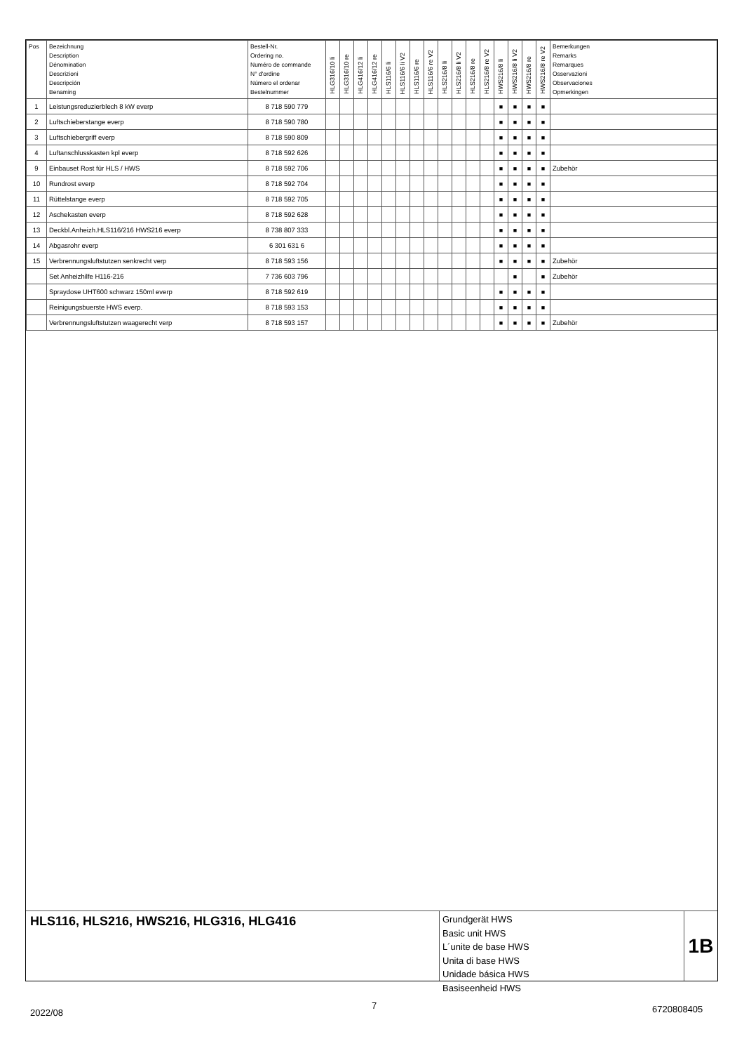| Pos | Bezeichnung Description Dénomination Descrizioni Descripción Benaming | Bestell-Nr. Ordering no. Numéro de commande N° d'ordine Número el ordenar Bestelnummer | HLG316/10 li | HLG316/10 re | HLG416/12 li | HLG416/12 re | HLS116/6 li | HLS116/6 li V2 | HLS116/6 re | HLS116/6 re V2 | HLS216/8 li | HLS216/8 li V2 | HLS216/8 re | HLS216/8 re V2 | HWS216/8 li | HWS216/8 li V2 | HWS216/8 re | HWS216/8 re V2 | Bemerkungen Remarks Remarques Osservazioni Observaciones Opmerkingen |
| --- | --- | --- | --- | --- | --- | --- | --- | --- | --- | --- | --- | --- | --- | --- | --- | --- | --- | --- | --- |
| 1 | Leistungsreduzierblech 8 kW everp | 8 718 590 779 | | | | | | | | | | | | | ■ | ■ | ■ | ■ | |
| 2 | Luftschieberstange everp | 8 718 590 780 | | | | | | | | | | | | | ■ | ■ | ■ | ■ | |
| 3 | Luftschiebergriff everp | 8 718 590 809 | | | | | | | | | | | | | ■ | ■ | ■ | ■ | |
| 4 | Luftanschlusskasten kpl everp | 8 718 592 626 | | | | | | | | | | | | | ■ | ■ | ■ | ■ | |
| 9 | Einbauset Rost für HLS / HWS | 8 718 592 706 | | | | | | | | | | | | | ■ | ■ | ■ | ■ | Zubehör |
| 10 | Rundrost everp | 8 718 592 704 | | | | | | | | | | | | | ■ | ■ | ■ | ■ | |
| 11 | Rüttelstange everp | 8 718 592 705 | | | | | | | | | | | | | ■ | ■ | ■ | ■ | |
| 12 | Aschekasten everp | 8 718 592 628 | | | | | | | | | | | | | ■ | ■ | ■ | ■ | |
| 13 | Deckbl.Anheizh.HLS116/216 HWS216 everp | 8 738 807 333 | | | | | | | | | | | | | ■ | ■ | ■ | ■ | |
| 14 | Abgasrohr everp | 6 301 631 6 | | | | | | | | | | | | | ■ | ■ | ■ | ■ | |
| 15 | Verbrennungsluftstutzen senkrecht verp | 8 718 593 156 | | | | | | | | | | | | | ■ | ■ | ■ | ■ | Zubehör |
| | Set Anheizhilfe H116-216 | 7 736 603 796 | | | | | | | | | | | | | | ■ | | ■ | Zubehör |
| | Spraydose UHT600 schwarz 150ml everp | 8 718 592 619 | | | | | | | | | | | | | ■ | ■ | ■ | ■ | |
| | Reinigungsbuerste HWS everp. | 8 718 593 153 | | | | | | | | | | | | | ■ | ■ | ■ | ■ | |
| | Verbrennungsluftstutzen waagerecht verp | 8 718 593 157 | | | | | | | | | | | | | ■ | ■ | ■ | ■ | Zubehör |
HLS116, HLS216, HWS216, HLG316, HLG416
Grundgerät HWS
Basic unit HWS
L´unite de base HWS
Unita di base HWS
Unidade básica HWS
Basiseenheid HWS
1B
2022/08
7 6720808405